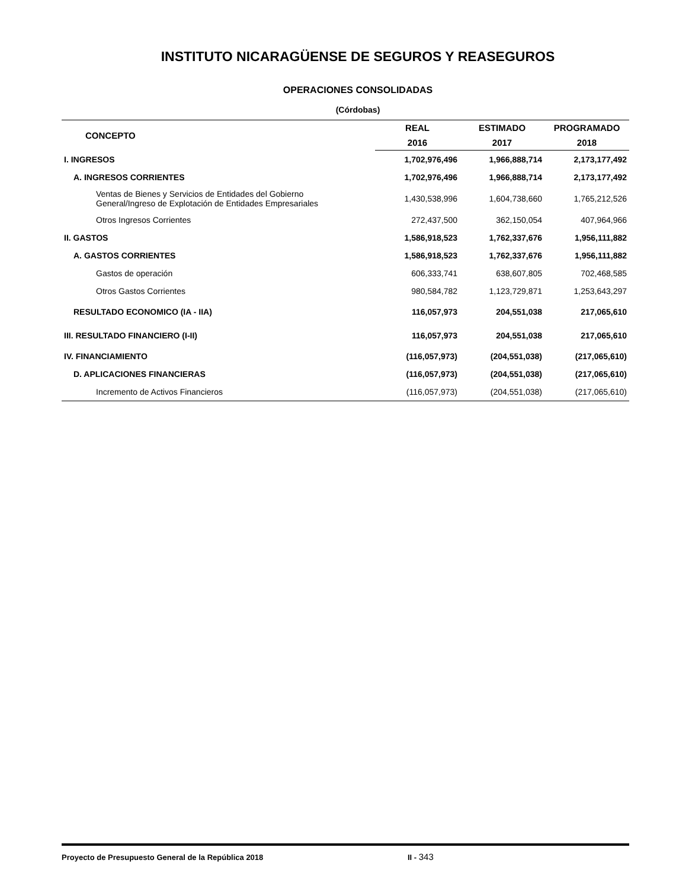INSTITUTO NICARAGÜENSE DE SEGUROS Y REASEGUROS
OPERACIONES CONSOLIDADAS
(Córdobas)
| CONCEPTO | REAL | ESTIMADO | PROGRAMADO |
| --- | --- | --- | --- |
| | 2016 | 2017 | 2018 |
| I. INGRESOS | 1,702,976,496 | 1,966,888,714 | 2,173,177,492 |
| A. INGRESOS CORRIENTES | 1,702,976,496 | 1,966,888,714 | 2,173,177,492 |
| Ventas de Bienes y Servicios de Entidades del Gobierno General/Ingreso de Explotación de Entidades Empresariales | 1,430,538,996 | 1,604,738,660 | 1,765,212,526 |
| Otros Ingresos Corrientes | 272,437,500 | 362,150,054 | 407,964,966 |
| II. GASTOS | 1,586,918,523 | 1,762,337,676 | 1,956,111,882 |
| A. GASTOS CORRIENTES | 1,586,918,523 | 1,762,337,676 | 1,956,111,882 |
| Gastos de operación | 606,333,741 | 638,607,805 | 702,468,585 |
| Otros Gastos Corrientes | 980,584,782 | 1,123,729,871 | 1,253,643,297 |
| RESULTADO ECONOMICO (IA - IIA) | 116,057,973 | 204,551,038 | 217,065,610 |
| III. RESULTADO FINANCIERO (I-II) | 116,057,973 | 204,551,038 | 217,065,610 |
| IV. FINANCIAMIENTO | (116,057,973) | (204,551,038) | (217,065,610) |
| D. APLICACIONES FINANCIERAS | (116,057,973) | (204,551,038) | (217,065,610) |
| Incremento de Activos Financieros | (116,057,973) | (204,551,038) | (217,065,610) |
Proyecto de Presupuesto General de la República 2018 II - 343